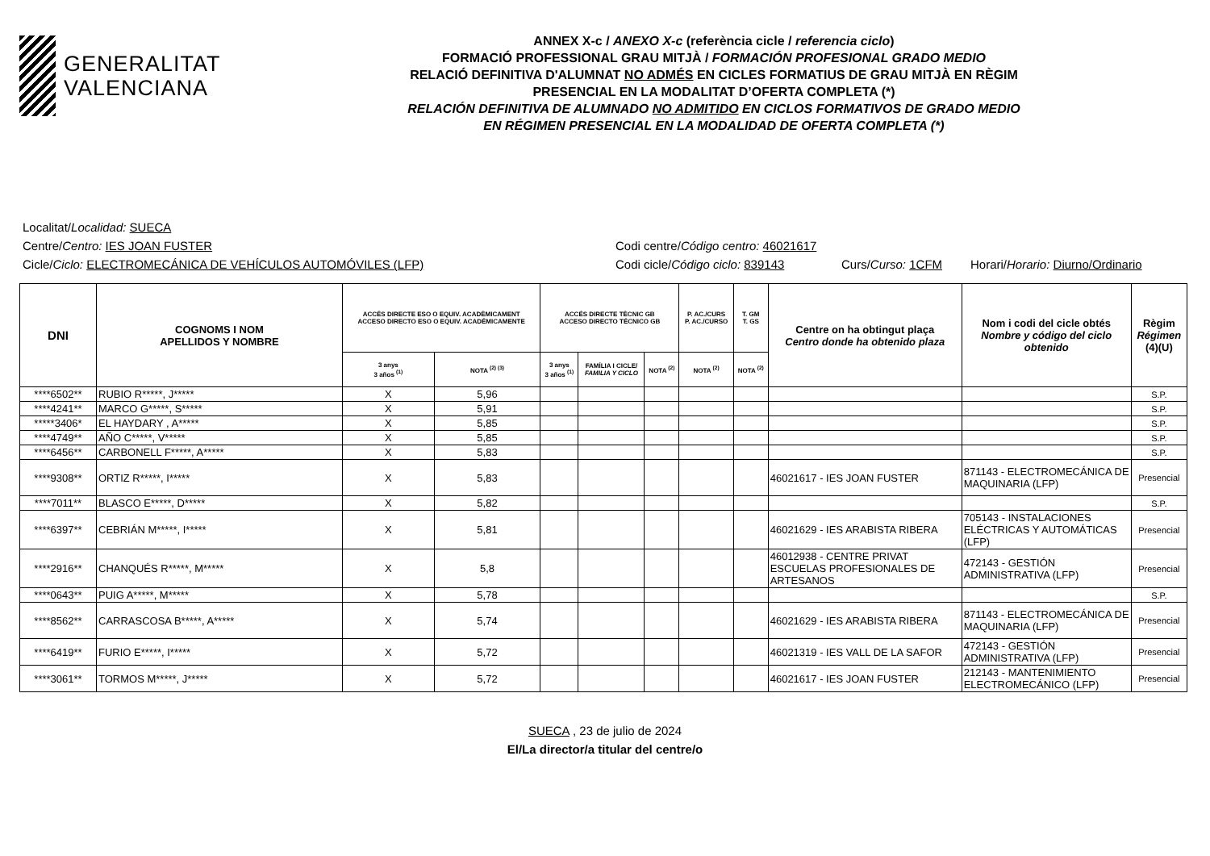GENERALITAT
VALENCIANA
ANNEX X-c / ANEXO X-c (referència cicle / referencia ciclo)
FORMACIÓ PROFESSIONAL GRAU MITJÀ / FORMACIÓN PROFESIONAL GRADO MEDIO
RELACIÓ DEFINITIVA D'ALUMNAT NO ADMÉS EN CICLES FORMATIUS DE GRAU MITJÀ EN RÈGIM
PRESENCIAL EN LA MODALITAT D’OFERTA COMPLETA (*)
RELACIÓN DEFINITIVA DE ALUMNADO NO ADMITIDO EN CICLOS FORMATIVOS DE GRADO MEDIO
EN RÉGIMEN PRESENCIAL EN LA MODALIDAD DE OFERTA COMPLETA (*)
Localitat/Localidad: SUECA
Centre/Centro: IES JOAN FUSTER Codi centre/Código centro: 46021617
Cicle/Ciclo: ELECTROMECÁNICA DE VEHÍCULOS AUTOMÓVILES (LFP) Codi cicle/Código ciclo: 839143 Curs/Curso: 1CFM Horari/Horario: Diurno/Ordinario
| DNI | COGNOMS I NOM APELLIDOS Y NOMBRE | ACCÉS DIRECTE ESO O EQUIV. ACADÈMICAMENT ACCESO DIRECTO ESO O EQUIV. ACADÉMICAMENTE | | ACCÉS DIRECTE TÈCNIC GB ACCESO DIRECTO TÉCNICO GB | | | P. AC./CURS P. AC./CURSO | T. GM T. GS | Centre on ha obtingut plaça Centro donde ha obtenido plaza | Nom i codi del cicle obtés Nombre y código del ciclo obtenido | Règim Régimen (4)(U) |
| --- | --- | --- | --- | --- | --- | --- | --- | --- | --- | --- | --- |
| | | 3 anys 3 años <sup>(1)</sup> | NOTA <sup>(2) (3)</sup> | 3 anys 3 años <sup>(1)</sup> | FAMÍLIA I CICLE/ FAMILIA Y CICLO | NOTA <sup>(2)</sup> | NOTA <sup>(2)</sup> | NOTA <sup>(2)</sup> | | | |
| ****6502** | RUBIO R*****, J***** | X | 5,96 | | | | | | | | S.P. |
| ****4241** | MARCO G*****, S***** | X | 5,91 | | | | | | | | S.P. |
| *****3406* | EL HAYDARY , A***** | X | 5,85 | | | | | | | | S.P. |
| ****4749** | AÑO C*****, V***** | X | 5,85 | | | | | | | | S.P. |
| ****6456** | CARBONELL F*****, A***** | X | 5,83 | | | | | | | | S.P. |
| ****9308** | ORTIZ R*****, I***** | X | 5,83 | | | | | | 46021617 - IES JOAN FUSTER | 871143 - ELECTROMECÁNICA DE MAQUINARIA (LFP) | Presencial |
| ****7011** | BLASCO E*****, D***** | X | 5,82 | | | | | | | | S.P. |
| ****6397** | CEBRIÁN M*****, I***** | X | 5,81 | | | | | | 46021629 - IES ARABISTA RIBERA | 705143 - INSTALACIONES ELÉCTRICAS Y AUTOMÁTICAS (LFP) | Presencial |
| ****2916** | CHANQUÉS R*****, M***** | X | 5,8 | | | | | | 46012938 - CENTRE PRIVAT ESCUELAS PROFESIONALES DE ARTESANOS | 472143 - GESTIÓN ADMINISTRATIVA (LFP) | Presencial |
| ****0643** | PUIG A*****, M***** | X | 5,78 | | | | | | | | S.P. |
| ****8562** | CARRASCOSA B*****, A***** | X | 5,74 | | | | | | 46021629 - IES ARABISTA RIBERA | 871143 - ELECTROMECÁNICA DE MAQUINARIA (LFP) | Presencial |
| ****6419** | FURIO E*****, I***** | X | 5,72 | | | | | | 46021319 - IES VALL DE LA SAFOR | 472143 - GESTIÓN ADMINISTRATIVA (LFP) | Presencial |
| ****3061** | TORMOS M*****, J***** | X | 5,72 | | | | | | 46021617 - IES JOAN FUSTER | 212143 - MANTENIMIENTO ELECTROMECÁNICO (LFP) | Presencial |
SUECA , 23 de julio de 2024
El/La director/a titular del centre/o